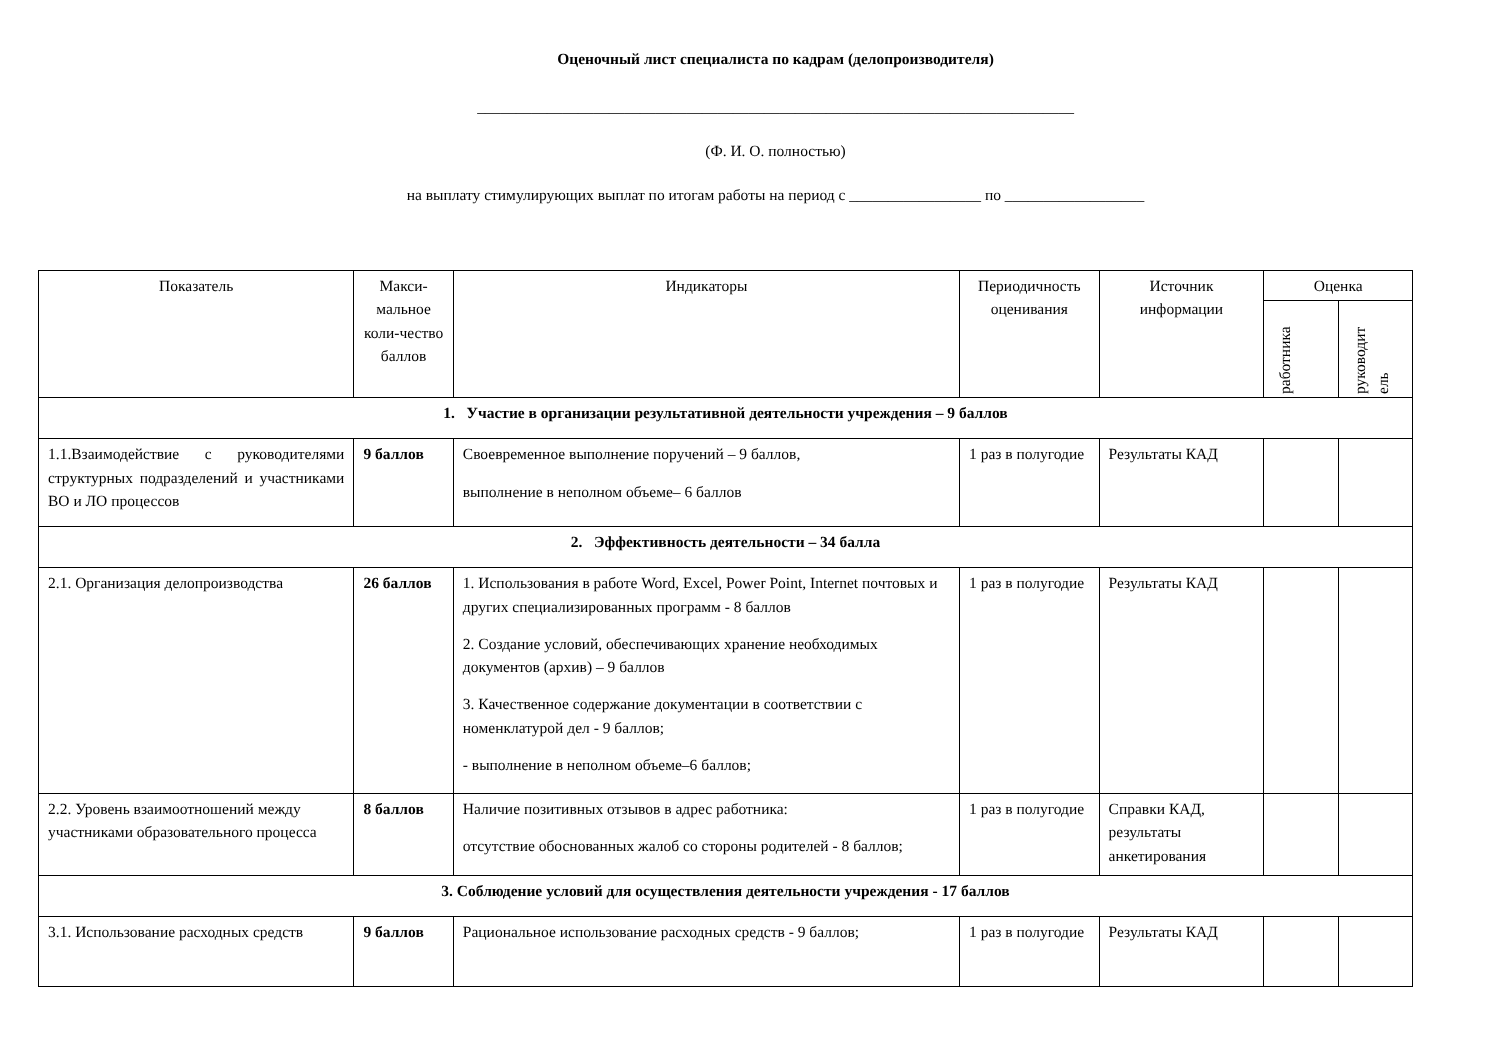Оценочный лист специалиста по кадрам (делопроизводителя)
_____________________________________________________________________________
(Ф. И. О. полностью)
на выплату стимулирующих выплат по итогам работы на период с _________________ по __________________
| Показатель | Макси-мальное коли-чество баллов | Индикаторы | Периодичность оценивания | Источник информации | Оценка | |
| --- | --- | --- | --- | --- | --- | --- |
| | | | | | работника | руководит ель |
| 1. Участие в организации результативной деятельности учреждения – 9 баллов | | | | | | |
| 1.1.Взаимодействие с руководителями структурных подразделений и участниками ВО и ЛО процессов | 9 баллов | Своевременное выполнение поручений – 9 баллов, выполнение в неполном объеме– 6 баллов | 1 раз в полугодие | Результаты КАД | | |
| 2. Эффективность деятельности – 34 балла | | | | | | |
| 2.1. Организация делопроизводства | 26 баллов | 1. Использования в работе Word, Excel, Power Point, Internet почтовых и других специализированных программ - 8 баллов 2. Создание условий, обеспечивающих хранение необходимых документов (архив) – 9 баллов 3. Качественное содержание документации в соответствии с номенклатурой дел - 9 баллов; - выполнение в неполном объеме–6 баллов; | 1 раз в полугодие | Результаты КАД | | |
| 2.2. Уровень взаимоотношений между участниками образовательного процесса | 8 баллов | Наличие позитивных отзывов в адрес работника: отсутствие обоснованных жалоб со стороны родителей - 8 баллов; | 1 раз в полугодие | Справки КАД, результаты анкетирования | | |
| 3. Соблюдение условий для осуществления деятельности учреждения - 17 баллов | | | | | | |
| 3.1. Использование расходных средств | 9 баллов | Рациональное использование расходных средств - 9 баллов; | 1 раз в полугодие | Результаты КАД | | |